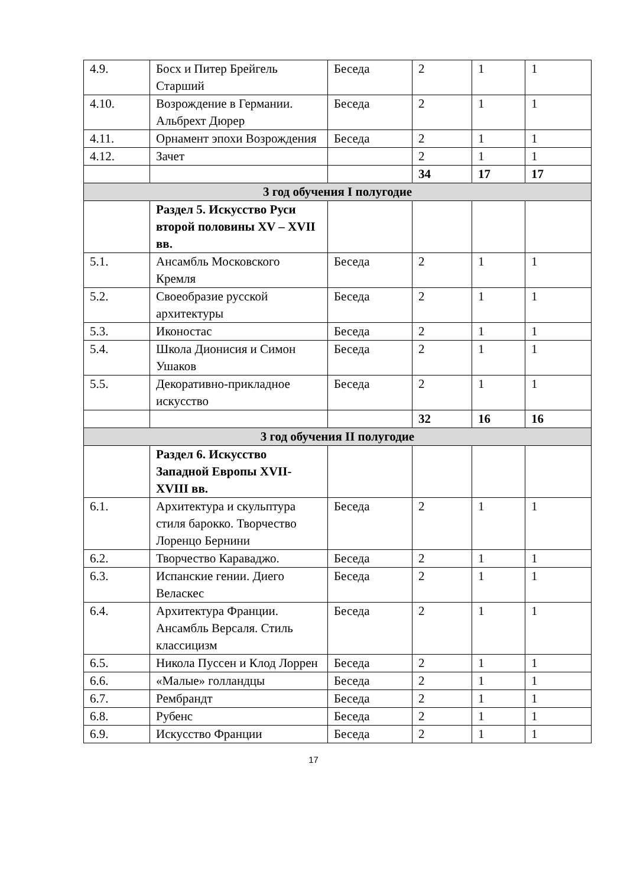| 4.9. | Босх и Питер Брейгель Старший | Беседа | 2 | 1 | 1 |
| 4.10. | Возрождение в Германии. Альбрехт Дюрер | Беседа | 2 | 1 | 1 |
| 4.11. | Орнамент эпохи Возрождения | Беседа | 2 | 1 | 1 |
| 4.12. | Зачет | | 2 | 1 | 1 |
| | | | 34 | 17 | 17 |
| 3 год обучения I полугодие | | | | | |
| | Раздел 5. Искусство Руси второй половины XV – XVII вв. | | | | |
| 5.1. | Ансамбль Московского Кремля | Беседа | 2 | 1 | 1 |
| 5.2. | Своеобразие русской архитектуры | Беседа | 2 | 1 | 1 |
| 5.3. | Иконостас | Беседа | 2 | 1 | 1 |
| 5.4. | Школа Дионисия и Симон Ушаков | Беседа | 2 | 1 | 1 |
| 5.5. | Декоративно-прикладное искусство | Беседа | 2 | 1 | 1 |
| | | | 32 | 16 | 16 |
| 3 год обучения II полугодие | | | | | |
| | Раздел 6. Искусство Западной Европы XVII-XVIII вв. | | | | |
| 6.1. | Архитектура и скульптура стиля барокко. Творчество Лоренцо Бернини | Беседа | 2 | 1 | 1 |
| 6.2. | Творчество Караваджо. | Беседа | 2 | 1 | 1 |
| 6.3. | Испанские гении. Диего Веласкес | Беседа | 2 | 1 | 1 |
| 6.4. | Архитектура Франции. Ансамбль Версаля. Стиль классицизм | Беседа | 2 | 1 | 1 |
| 6.5. | Никола Пуссен и Клод Лоррен | Беседа | 2 | 1 | 1 |
| 6.6. | «Малые» голландцы | Беседа | 2 | 1 | 1 |
| 6.7. | Рембрандт | Беседа | 2 | 1 | 1 |
| 6.8. | Рубенс | Беседа | 2 | 1 | 1 |
| 6.9. | Искусство Франции | Беседа | 2 | 1 | 1 |
17